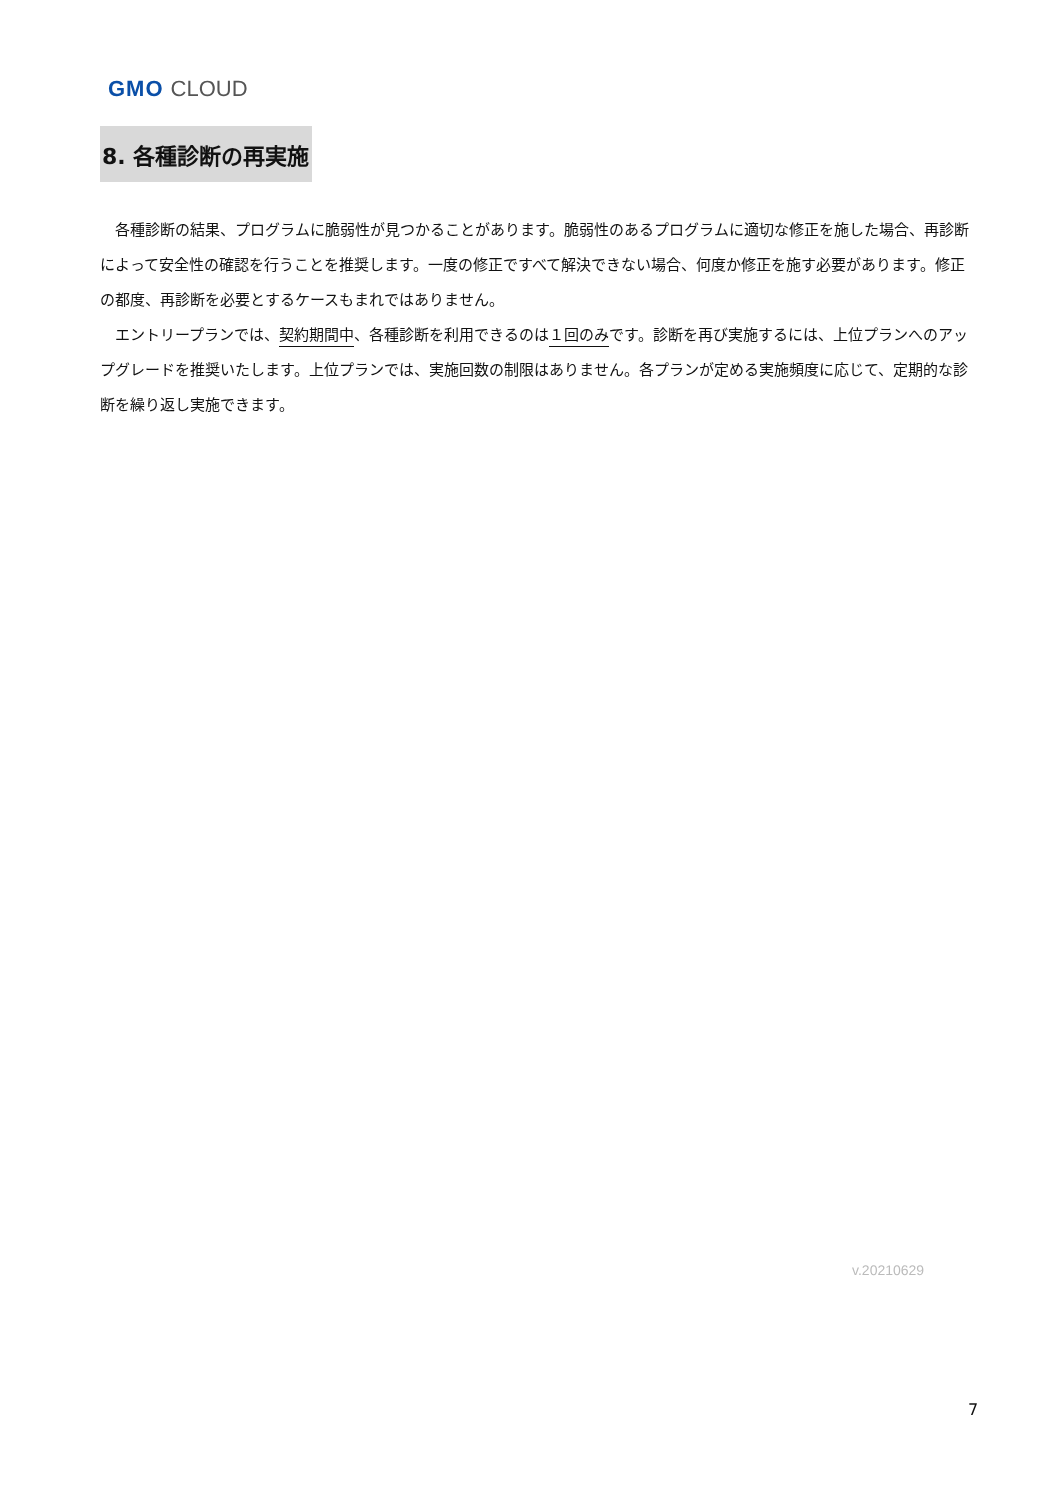GMO CLOUD
8. 各種診断の再実施
各種診断の結果、プログラムに脆弱性が見つかることがあります。脆弱性のあるプログラムに適切な修正を施した場合、再診断によって安全性の確認を行うことを推奨します。一度の修正ですべて解決できない場合、何度か修正を施す必要があります。修正の都度、再診断を必要とするケースもまれではありません。
エントリープランでは、契約期間中、各種診断を利用できるのは１回のみです。診断を再び実施するには、上位プランへのアップグレードを推奨いたします。上位プランでは、実施回数の制限はありません。各プランが定める実施頻度に応じて、定期的な診断を繰り返し実施できます。
v.20210629
7